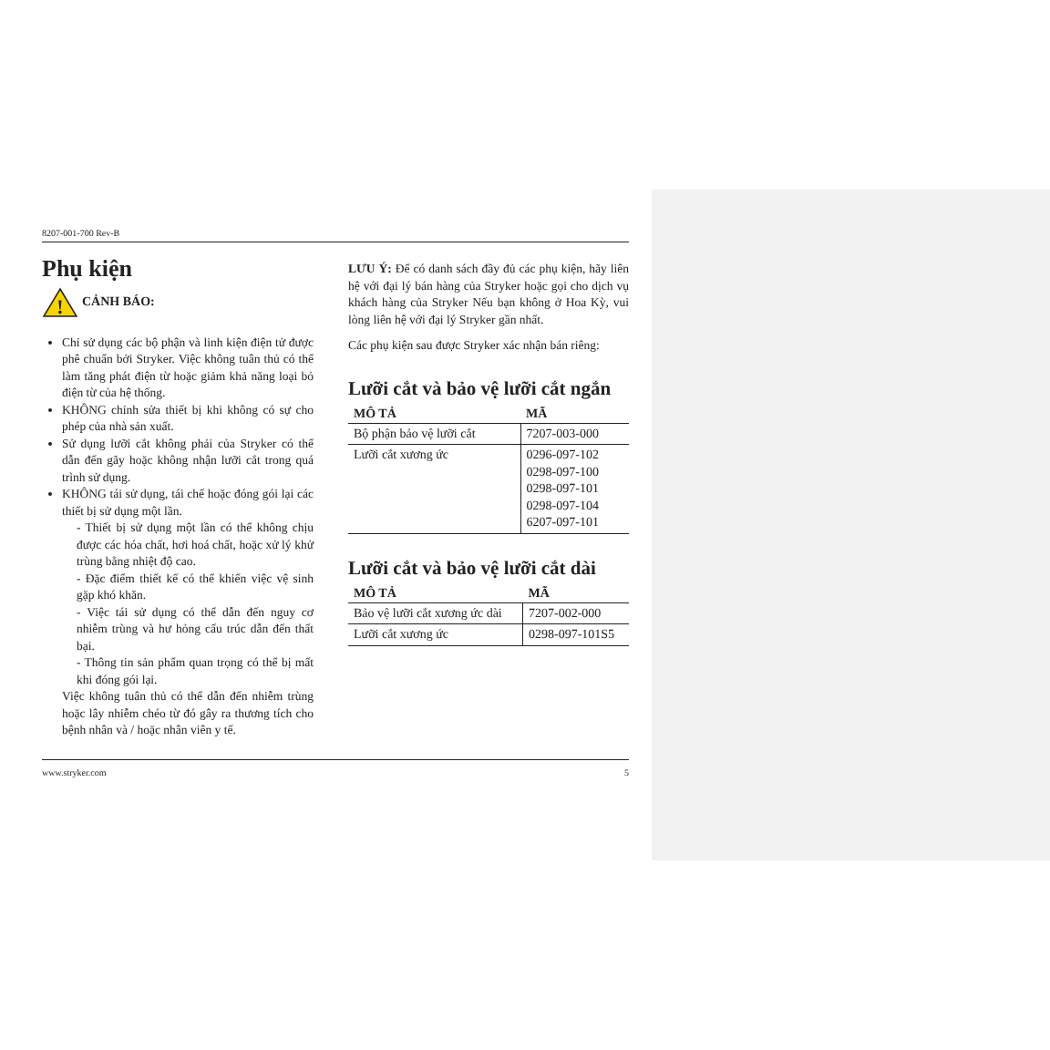8207-001-700 Rev-B
Phụ kiện
!
CẢNH BÁO:
Chỉ sử dụng các bộ phận và linh kiện điện tử được phê chuẩn bởi Stryker. Việc không tuân thủ có thể làm tăng phát điện từ hoặc giảm khả năng loại bỏ điện từ của hệ thống.
KHÔNG chỉnh sửa thiết bị khi không có sự cho phép của nhà sản xuất.
Sử dụng lưỡi cắt không phải của Stryker có thể dẫn đến gãy hoặc không nhận lưỡi cắt trong quá trình sử dụng.
KHÔNG tái sử dụng, tái chế hoặc đóng gói lại các thiết bị sử dụng một lần.
- Thiết bị sử dụng một lần có thể không chịu được các hóa chất, hơi hoá chất, hoặc xử lý khử trùng bằng nhiệt độ cao.
- Đặc điểm thiết kế có thể khiến việc vệ sinh gặp khó khăn.
- Việc tái sử dụng có thể dẫn đến nguy cơ nhiễm trùng và hư hỏng cấu trúc dẫn đến thất bại.
- Thông tin sản phẩm quan trọng có thể bị mất khi đóng gói lại.
Việc không tuân thủ có thể dẫn đến nhiễm trùng hoặc lây nhiễm chéo từ đó gây ra thương tích cho bệnh nhân và / hoặc nhân viên y tế.
LƯU Ý: Để có danh sách đầy đủ các phụ kiện, hãy liên hệ với đại lý bán hàng của Stryker hoặc gọi cho dịch vụ khách hàng của Stryker Nếu bạn không ở Hoa Kỳ, vui lòng liên hệ với đại lý Stryker gần nhất.
Các phụ kiện sau được Stryker xác nhận bán riêng:
Lưỡi cắt và bảo vệ lưỡi cắt ngắn
| MÔ TẢ | MÃ |
| --- | --- |
| Bộ phận bảo vệ lưỡi cắt | 7207-003-000 |
| Lưỡi cắt xương ức | 0296-097-102 0298-097-100 0298-097-101 0298-097-104 6207-097-101 |
Lưỡi cắt và bảo vệ lưỡi cắt dài
| MÔ TẢ | MÃ |
| --- | --- |
| Bảo vệ lưỡi cắt xương ức dài | 7207-002-000 |
| Lưỡi cắt xương ức | 0298-097-101S5 |
www.stryker.com 5